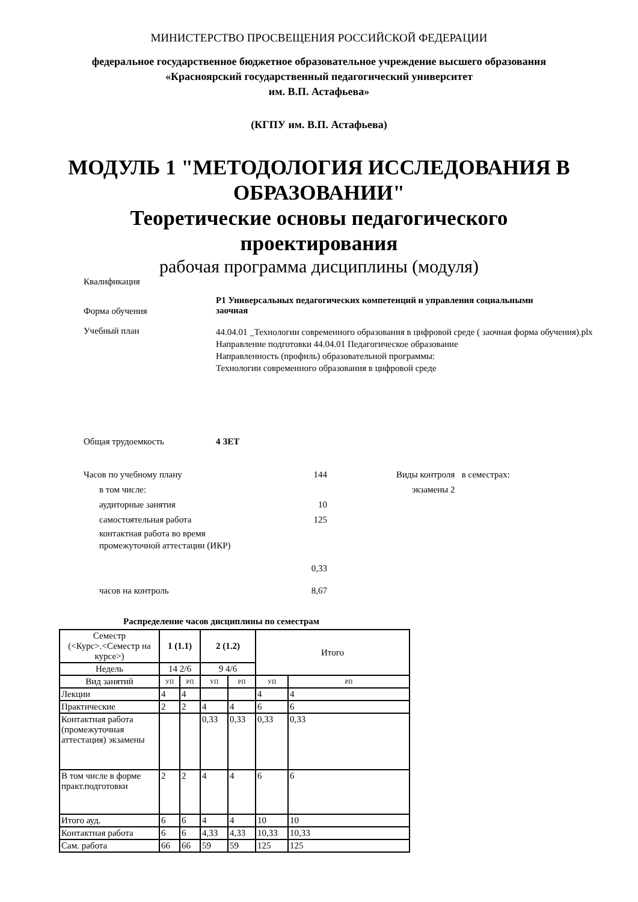МИНИСТЕРСТВО ПРОСВЕЩЕНИЯ РОССИЙСКОЙ ФЕДЕРАЦИИ
федеральное государственное бюджетное образовательное учреждение высшего образования
«Красноярский государственный педагогический университет
им. В.П. Астафьева»
(КГПУ им. В.П. Астафьева)
МОДУЛЬ 1 "МЕТОДОЛОГИЯ ИССЛЕДОВАНИЯ В ОБРАЗОВАНИИ"
Теоретические основы педагогического
проектирования
рабочая программа дисциплины (модуля)
Квалификация
Форма обучения
Р1 Универсальных педагогических компетенций и управления социальными
заочная
Учебный план
44.04.01 _Технологии современного образования в цифровой среде ( заочная форма обучения).plx
Направление подготовки 44.04.01 Педагогическое образование
Направленность (профиль) образовательной программы:
Технологии современного образования в цифровой среде
Общая трудоемкость 4 ЗЕТ
Часов по учебному плану 144
в том числе:
аудиторные занятия 10
самостоятельная работа 125
контактная работа во время
промежуточной аттестации (ИКР)
0,33
часов на контроль 8,67
Виды контроля в семестрах:
экзамены 2
Распределение часов дисциплины по семестрам
| Семестр (<Курс>.<Семестр на курсе>) | 1 (1.1) | | 2 (1.2) | | Итого | |
| --- | --- | --- | --- | --- | --- | --- |
| Недель | 14 2/6 | | 9 4/6 | | | |
| Вид занятий | УП | РП | УП | РП | УП | РП |
| Лекции | 4 | 4 | | | 4 | 4 |
| Практические | 2 | 2 | 4 | 4 | 6 | 6 |
| Контактная работа (промежуточная аттестация) экзамены | | | 0,33 | 0,33 | 0,33 | 0,33 |
| В том числе в форме практ.подготовки | 2 | 2 | 4 | 4 | 6 | 6 |
| Итого ауд. | 6 | 6 | 4 | 4 | 10 | 10 |
| Контактная работа | 6 | 6 | 4,33 | 4,33 | 10,33 | 10,33 |
| Сам. работа | 66 | 66 | 59 | 59 | 125 | 125 |